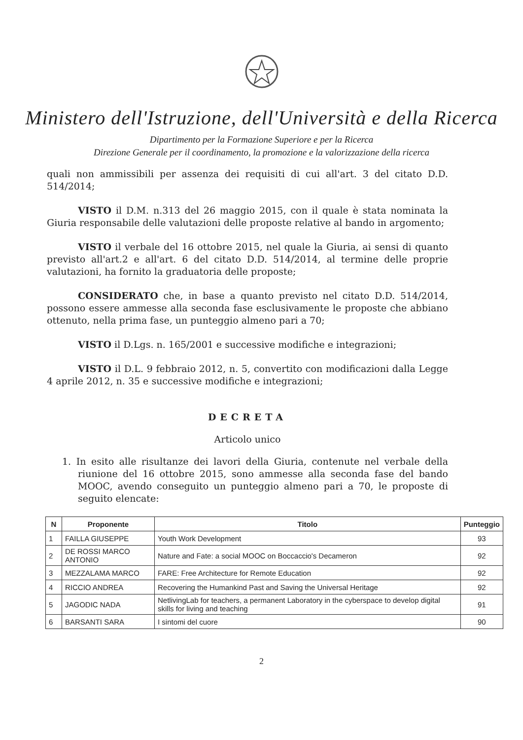Ministero dell'Istruzione, dell'Università e della Ricerca
Dipartimento per la Formazione Superiore e per la Ricerca
Direzione Generale per il coordinamento, la promozione e la valorizzazione della ricerca
quali non ammissibili per assenza dei requisiti di cui all'art. 3 del citato D.D. 514/2014;
VISTO il D.M. n.313 del 26 maggio 2015, con il quale è stata nominata la Giuria responsabile delle valutazioni delle proposte relative al bando in argomento;
VISTO il verbale del 16 ottobre 2015, nel quale la Giuria, ai sensi di quanto previsto all'art.2 e all'art. 6 del citato D.D. 514/2014, al termine delle proprie valutazioni, ha fornito la graduatoria delle proposte;
CONSIDERATO che, in base a quanto previsto nel citato D.D. 514/2014, possono essere ammesse alla seconda fase esclusivamente le proposte che abbiano ottenuto, nella prima fase, un punteggio almeno pari a 70;
VISTO il D.Lgs. n. 165/2001 e successive modifiche e integrazioni;
VISTO il D.L. 9 febbraio 2012, n. 5, convertito con modificazioni dalla Legge 4 aprile 2012, n. 35 e successive modifiche e integrazioni;
DECRETA
Articolo unico
1. In esito alle risultanze dei lavori della Giuria, contenute nel verbale della riunione del 16 ottobre 2015, sono ammesse alla seconda fase del bando MOOC, avendo conseguito un punteggio almeno pari a 70, le proposte di seguito elencate:
| N | Proponente | Titolo | Punteggio |
| --- | --- | --- | --- |
| 1 | FAILLA GIUSEPPE | Youth Work Development | 93 |
| 2 | DE ROSSI MARCO ANTONIO | Nature and Fate: a social MOOC on Boccaccio's Decameron | 92 |
| 3 | MEZZALAMA MARCO | FARE: Free Architecture for Remote Education | 92 |
| 4 | RICCIO ANDREA | Recovering the Humankind Past and Saving the Universal Heritage | 92 |
| 5 | JAGODIC NADA | NetlivingLab for teachers, a permanent Laboratory in the cyberspace to develop digital skills for living and teaching | 91 |
| 6 | BARSANTI SARA | I sintomi del cuore | 90 |
2